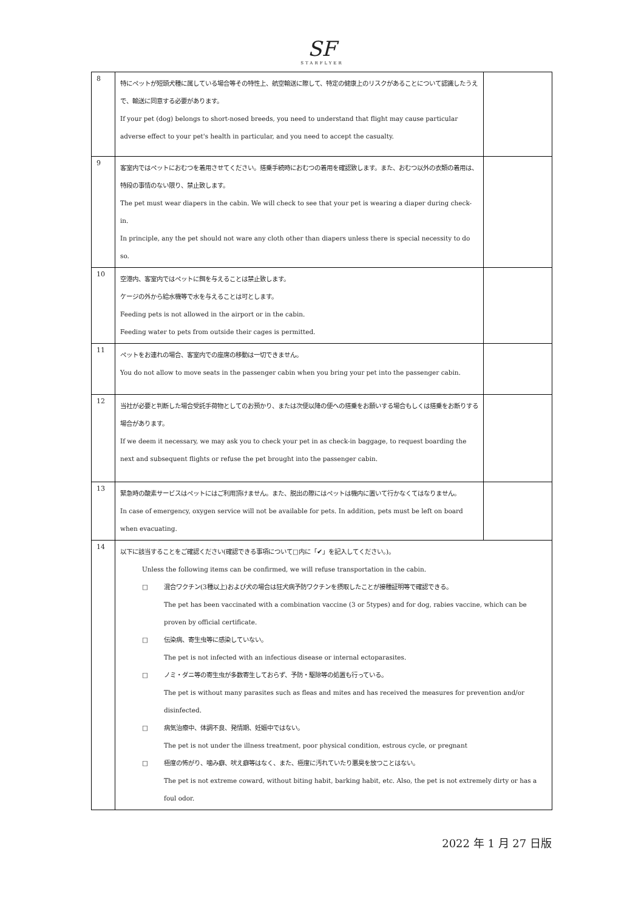SF
STARFLYER
| 8 | 特にペットが短頭犬種に属している場合等その特性上、航空輸送に際して、特定の健康上のリスクがあることについて認識したうえで、輸送に同意する必要があります。 If your pet (dog) belongs to short-nosed breeds, you need to understand that flight may cause particular adverse effect to your pet's health in particular, and you need to accept the casualty. | |
| 9 | 客室内ではペットにおむつを着用させてください。搭乗手続時におむつの着用を確認致します。また、おむつ以外の衣類の着用は、特段の事情のない限り、禁止致します。 The pet must wear diapers in the cabin. We will check to see that your pet is wearing a diaper during check-in. In principle, any the pet should not ware any cloth other than diapers unless there is special necessity to do so. | |
| 10 | 空港内、客室内ではペットに餌を与えることは禁止致します。 ケージの外から給水機等で水を与えることは可とします。 Feeding pets is not allowed in the airport or in the cabin. Feeding water to pets from outside their cages is permitted. | |
| 11 | ペットをお連れの場合、客室内での座席の移動は一切できません。 You do not allow to move seats in the passenger cabin when you bring your pet into the passenger cabin. | |
| 12 | 当社が必要と判断した場合受託手荷物としてのお預かり、または次便以降の便への搭乗をお願いする場合もしくは搭乗をお断りする場合があります。 If we deem it necessary, we may ask you to check your pet in as check-in baggage, to request boarding the next and subsequent flights or refuse the pet brought into the passenger cabin. | |
| 13 | 緊急時の酸素サービスはペットにはご利用頂けません。また、脱出の際にはペットは機内に置いて行かなくてはなりません。 In case of emergency, oxygen service will not be available for pets. In addition, pets must be left on board when evacuating. | |
| 14 | 以下に該当することをご確認ください(確認できる事項について□内に「✔」を記入してください。)。 Unless the following items can be confirmed, we will refuse transportation in the cabin. □ 混合ワクチン(3種以上)および犬の場合は狂犬病予防ワクチンを摂取したことが接種証明等で確認できる。 The pet has been vaccinated with a combination vaccine (3 or 5types) and for dog, rabies vaccine, which can be proven by official certificate. □ 伝染病、寄生虫等に感染していない。 The pet is not infected with an infectious disease or internal ectoparasites. □ ノミ・ダニ等の寄生虫が多数寄生しておらず、予防・駆除等の処置も行っている。 The pet is without many parasites such as fleas and mites and has received the measures for prevention and/or disinfected. □ 病気治療中、体調不良、発情期、妊娠中ではない。 The pet is not under the illness treatment, poor physical condition, estrous cycle, or pregnant □ 極度の怖がり、噛み癖、吠え癖等はなく、また、極度に汚れていたり悪臭を放つことはない。 The pet is not extreme coward, without biting habit, barking habit, etc. Also, the pet is not extremely dirty or has a foul odor. | |
2022 年 1 月 27 日版